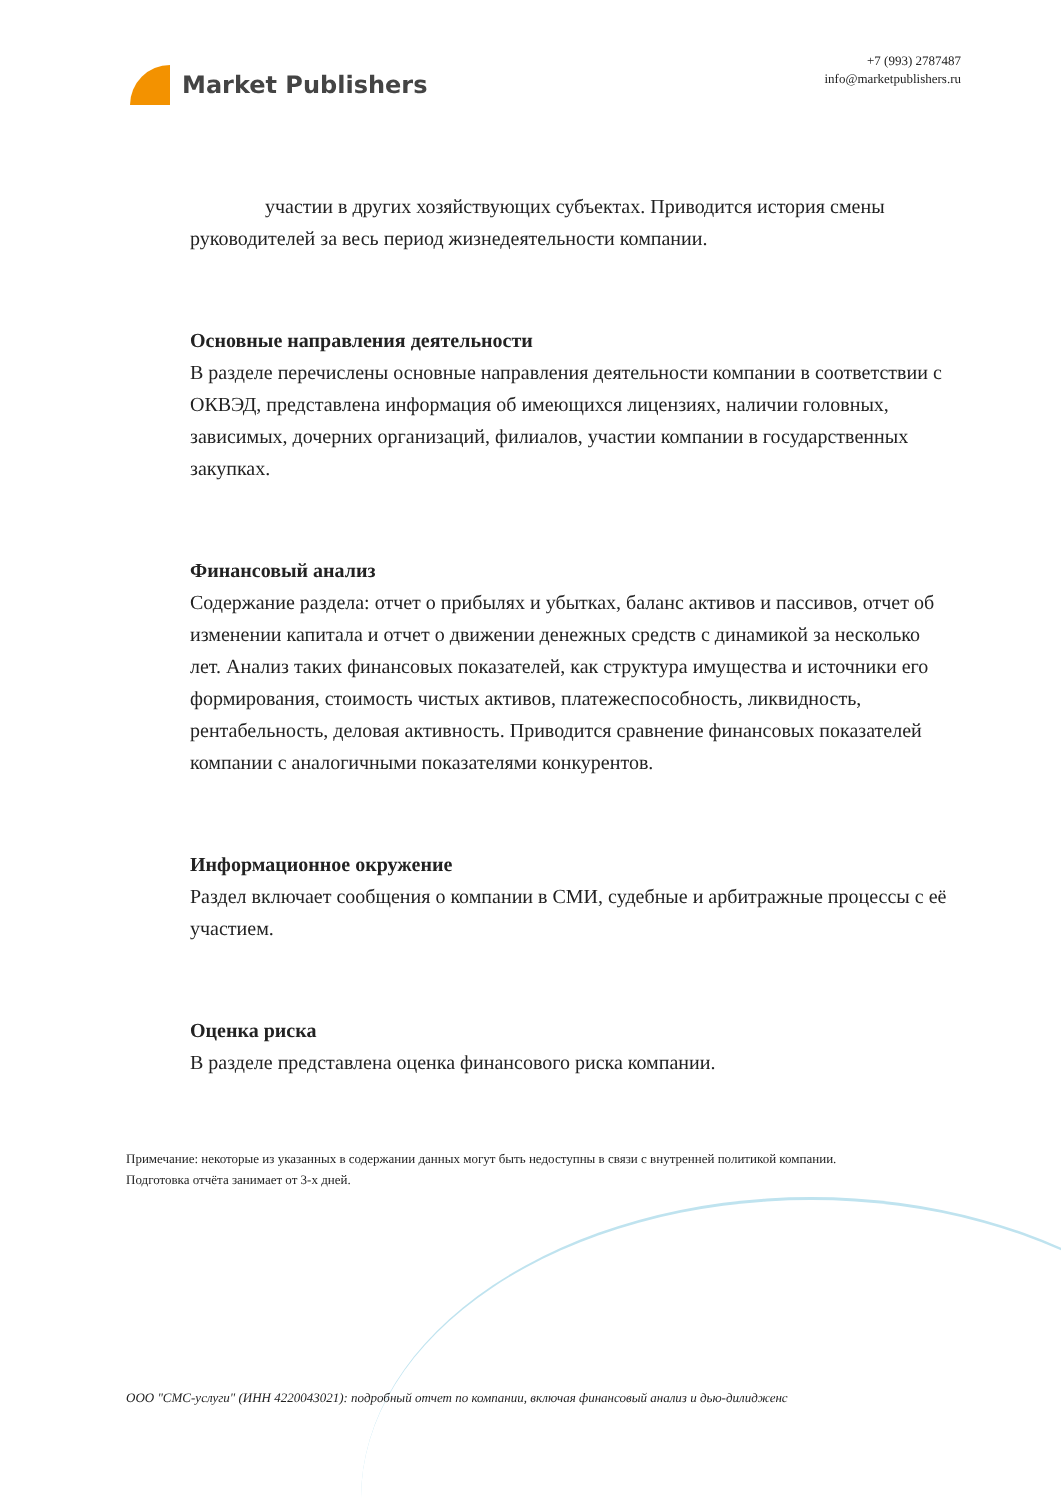Market Publishers
+7 (993) 2787487
info@marketpublishers.ru
участии в других хозяйствующих субъектах. Приводится история смены руководителей за весь период жизнедеятельности компании.
Основные направления деятельности
В разделе перечислены основные направления деятельности компании в соответствии с ОКВЭД, представлена информация об имеющихся лицензиях, наличии головных, зависимых, дочерних организаций, филиалов, участии компании в государственных закупках.
Финансовый анализ
Содержание раздела: отчет о прибылях и убытках, баланс активов и пассивов, отчет об изменении капитала и отчет о движении денежных средств с динамикой за несколько лет. Анализ таких финансовых показателей, как структура имущества и источники его формирования, стоимость чистых активов, платежеспособность, ликвидность, рентабельность, деловая активность. Приводится сравнение финансовых показателей компании с аналогичными показателями конкурентов.
Информационное окружение
Раздел включает сообщения о компании в СМИ, судебные и арбитражные процессы с её участием.
Оценка риска
В разделе представлена оценка финансового риска компании.
Примечание: некоторые из указанных в содержании данных могут быть недоступны в связи с внутренней политикой компании.
Подготовка отчёта занимает от 3-х дней.
ООО "СМС-услуги" (ИНН 4220043021): подробный отчет по компании, включая финансовый анализ и дью-дилидженс